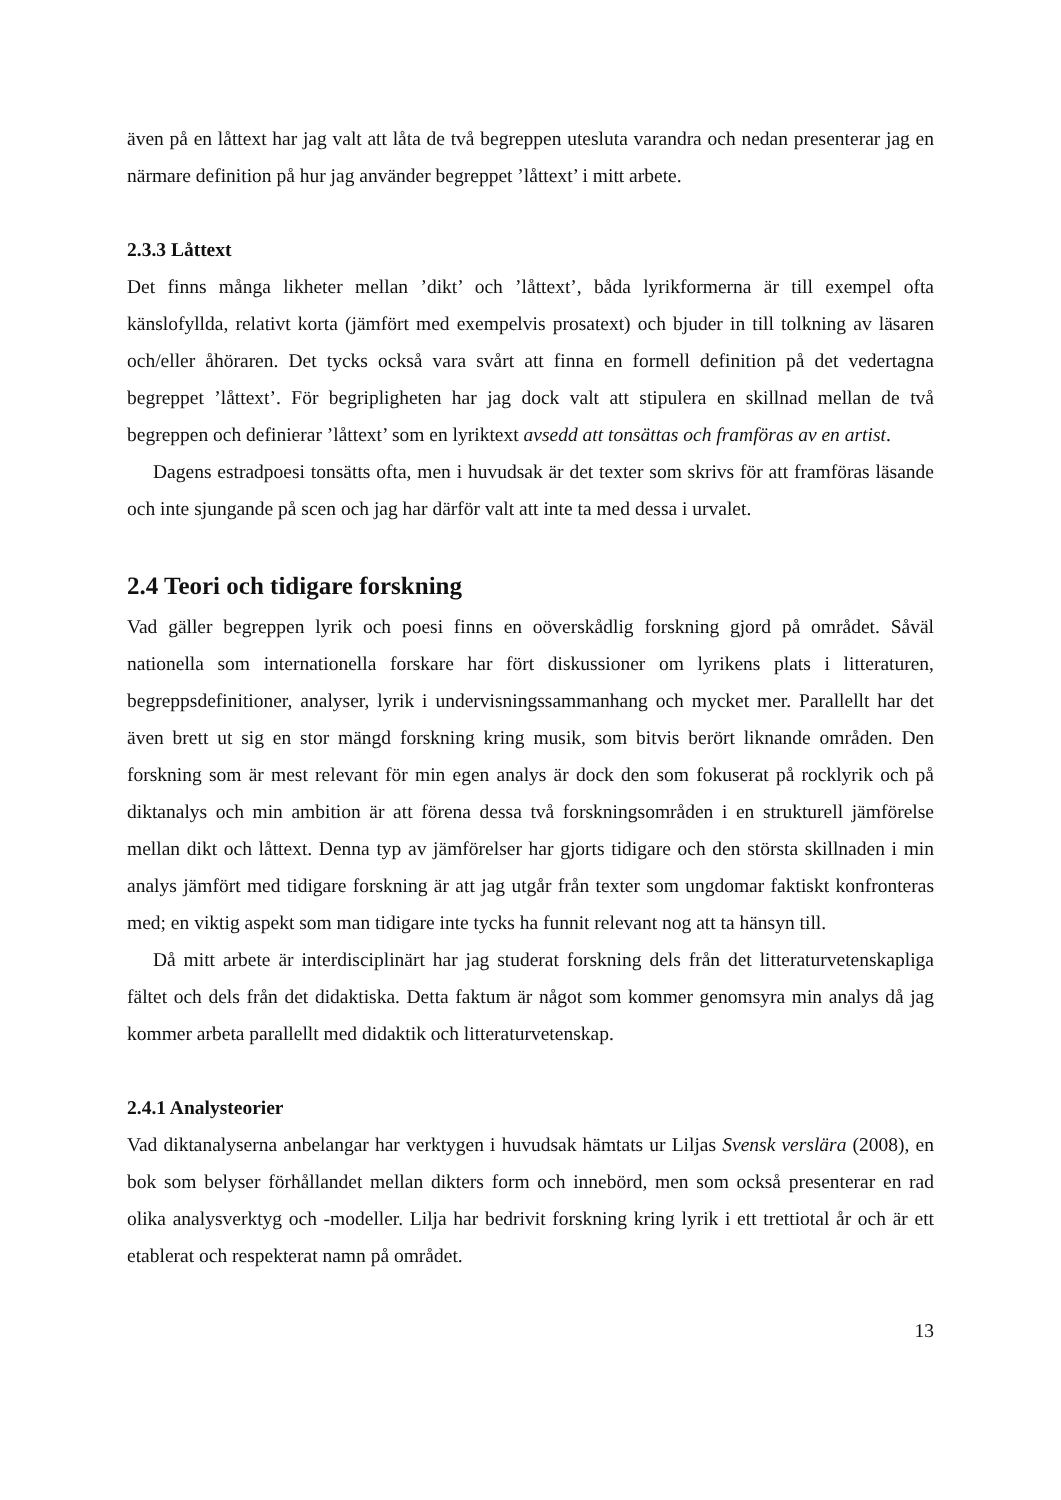även på en låttext har jag valt att låta de två begreppen utesluta varandra och nedan presenterar jag en närmare definition på hur jag använder begreppet ’låttext’ i mitt arbete.
2.3.3 Låttext
Det finns många likheter mellan ’dikt’ och ’låttext’, båda lyrikformerna är till exempel ofta känslofyllda, relativt korta (jämfört med exempelvis prosatext) och bjuder in till tolkning av läsaren och/eller åhöraren. Det tycks också vara svårt att finna en formell definition på det vedertagna begreppet ’låttext’. För begripligheten har jag dock valt att stipulera en skillnad mellan de två begreppen och definierar ’låttext’ som en lyriktext avsedd att tonsättas och framföras av en artist.
Dagens estradpoesi tonsätts ofta, men i huvudsak är det texter som skrivs för att framföras läsande och inte sjungande på scen och jag har därför valt att inte ta med dessa i urvalet.
2.4 Teori och tidigare forskning
Vad gäller begreppen lyrik och poesi finns en oöverskådlig forskning gjord på området. Såväl nationella som internationella forskare har fört diskussioner om lyrikens plats i litteraturen, begreppsdefinitioner, analyser, lyrik i undervisningssammanhang och mycket mer. Parallellt har det även brett ut sig en stor mängd forskning kring musik, som bitvis berört liknande områden. Den forskning som är mest relevant för min egen analys är dock den som fokuserat på rocklyrik och på diktanalys och min ambition är att förena dessa två forskningsområden i en strukturell jämförelse mellan dikt och låttext. Denna typ av jämförelser har gjorts tidigare och den största skillnaden i min analys jämfört med tidigare forskning är att jag utgår från texter som ungdomar faktiskt konfronteras med; en viktig aspekt som man tidigare inte tycks ha funnit relevant nog att ta hänsyn till.
Då mitt arbete är interdisciplinärt har jag studerat forskning dels från det litteraturvetenskapliga fältet och dels från det didaktiska. Detta faktum är något som kommer genomsyra min analys då jag kommer arbeta parallellt med didaktik och litteraturvetenskap.
2.4.1 Analysteorier
Vad diktanalyserna anbelangar har verktygen i huvudsak hämtats ur Liljas Svensk verslära (2008), en bok som belyser förhållandet mellan dikters form och innebörd, men som också presenterar en rad olika analysverktyg och -modeller. Lilja har bedrivit forskning kring lyrik i ett trettiotal år och är ett etablerat och respekterat namn på området.
13